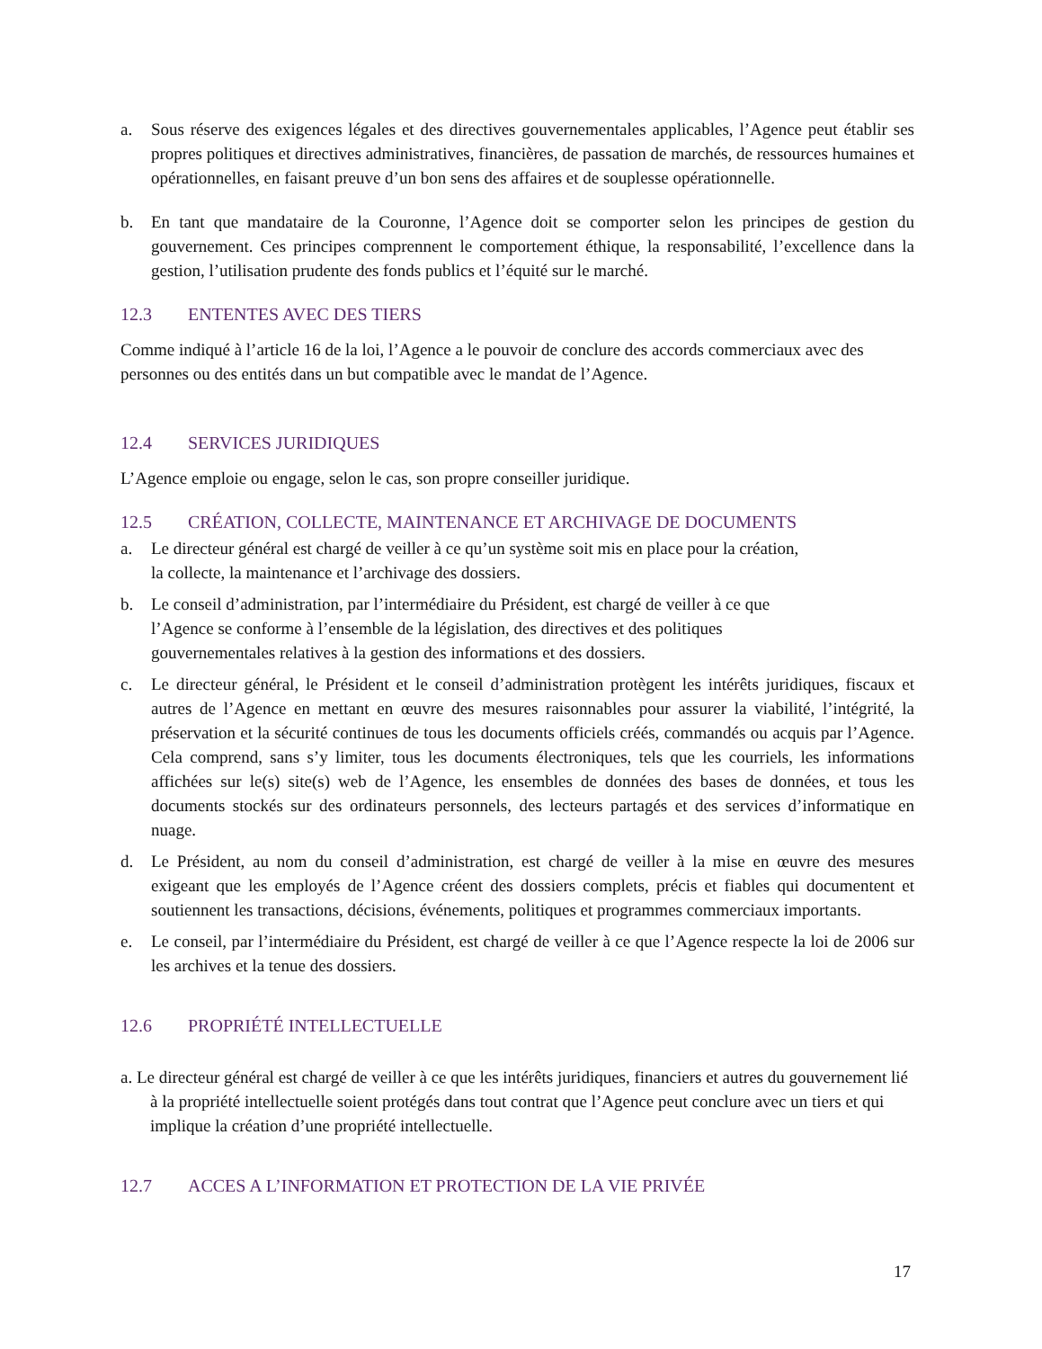a. Sous réserve des exigences légales et des directives gouvernementales applicables, l’Agence peut établir ses propres politiques et directives administratives, financières, de passation de marchés, de ressources humaines et opérationnelles, en faisant preuve d’un bon sens des affaires et de souplesse opérationnelle.
b. En tant que mandataire de la Couronne, l’Agence doit se comporter selon les principes de gestion du gouvernement. Ces principes comprennent le comportement éthique, la responsabilité, l’excellence dans la gestion, l’utilisation prudente des fonds publics et l’équité sur le marché.
12.3 ENTENTES AVEC DES TIERS
Comme indiqué à l’article 16 de la loi, l’Agence a le pouvoir de conclure des accords commerciaux avec des personnes ou des entités dans un but compatible avec le mandat de l’Agence.
12.4 SERVICES JURIDIQUES
L’Agence emploie ou engage, selon le cas, son propre conseiller juridique.
12.5 CRÉATION, COLLECTE, MAINTENANCE ET ARCHIVAGE DE DOCUMENTS
a. Le directeur général est chargé de veiller à ce qu’un système soit mis en place pour la création,
la collecte, la maintenance et l’archivage des dossiers.
b. Le conseil d’administration, par l’intermédiaire du Président, est chargé de veiller à ce que
l’Agence se conforme à l’ensemble de la législation, des directives et des politiques
gouvernementales relatives à la gestion des informations et des dossiers.
c. Le directeur général, le Président et le conseil d’administration protègent les intérêts juridiques, fiscaux et autres de l’Agence en mettant en œuvre des mesures raisonnables pour assurer la viabilité, l’intégrité, la préservation et la sécurité continues de tous les documents officiels créés, commandés ou acquis par l’Agence. Cela comprend, sans s’y limiter, tous les documents électroniques, tels que les courriels, les informations affichées sur le(s) site(s) web de l’Agence, les ensembles de données des bases de données, et tous les documents stockés sur des ordinateurs personnels, des lecteurs partagés et des services d’informatique en nuage.
d. Le Président, au nom du conseil d’administration, est chargé de veiller à la mise en œuvre des mesures exigeant que les employés de l’Agence créent des dossiers complets, précis et fiables qui documentent et soutiennent les transactions, décisions, événements, politiques et programmes commerciaux importants.
e. Le conseil, par l’intermédiaire du Président, est chargé de veiller à ce que l’Agence respecte la loi de 2006 sur les archives et la tenue des dossiers.
12.6 PROPRIÉTÉ INTELLECTUELLE
a. Le directeur général est chargé de veiller à ce que les intérêts juridiques, financiers et autres du gouvernement lié à la propriété intellectuelle soient protégés dans tout contrat que l’Agence peut conclure avec un tiers et qui implique la création d’une propriété intellectuelle.
12.7 ACCES A L’INFORMATION ET PROTECTION DE LA VIE PRIVÉE
17